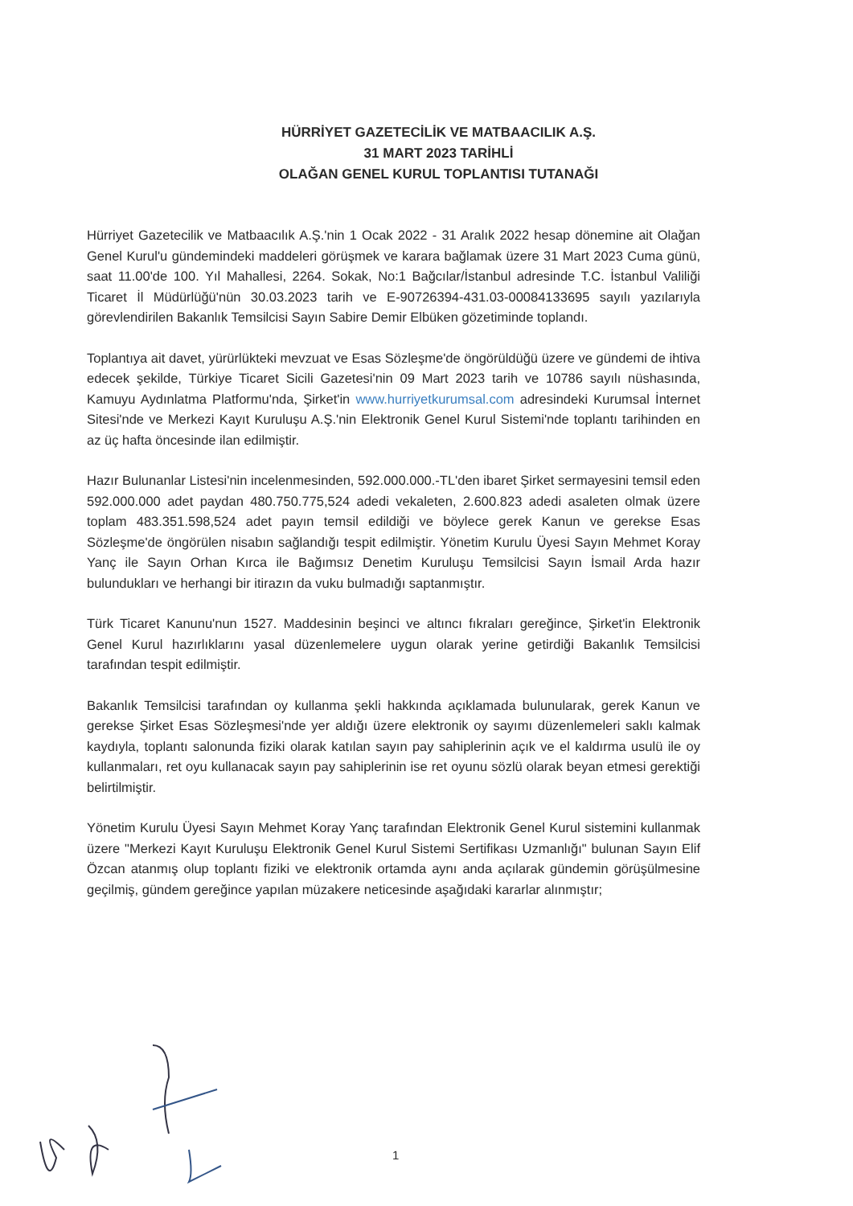HÜRRİYET GAZETECİLİK VE MATBAACILIK A.Ş.
31 MART 2023 TARİHLİ
OLAĞAN GENEL KURUL TOPLANTISI TUTANAĞI
Hürriyet Gazetecilik ve Matbaacılık A.Ş.'nin 1 Ocak 2022 - 31 Aralık 2022 hesap dönemine ait Olağan Genel Kurul'u gündemindeki maddeleri görüşmek ve karara bağlamak üzere 31 Mart 2023 Cuma günü, saat 11.00'de 100. Yıl Mahallesi, 2264. Sokak, No:1 Bağcılar/İstanbul adresinde T.C. İstanbul Valiliği Ticaret İl Müdürlüğü'nün 30.03.2023 tarih ve E-90726394-431.03-00084133695 sayılı yazılarıyla görevlendirilen Bakanlık Temsilcisi Sayın Sabire Demir Elbüken gözetiminde toplandı.
Toplantıya ait davet, yürürlükteki mevzuat ve Esas Sözleşme'de öngörüldüğü üzere ve gündemi de ihtiva edecek şekilde, Türkiye Ticaret Sicili Gazetesi'nin 09 Mart 2023 tarih ve 10786 sayılı nüshasında, Kamuyu Aydınlatma Platformu'nda, Şirket'in www.hurriyetkurumsal.com adresindeki Kurumsal İnternet Sitesi'nde ve Merkezi Kayıt Kuruluşu A.Ş.'nin Elektronik Genel Kurul Sistemi'nde toplantı tarihinden en az üç hafta öncesinde ilan edilmiştir.
Hazır Bulunanlar Listesi'nin incelenmesinden, 592.000.000.-TL'den ibaret Şirket sermayesini temsil eden 592.000.000 adet paydan 480.750.775,524 adedi vekaleten, 2.600.823 adedi asaleten olmak üzere toplam 483.351.598,524 adet payın temsil edildiği ve böylece gerek Kanun ve gerekse Esas Sözleşme'de öngörülen nisabın sağlandığı tespit edilmiştir. Yönetim Kurulu Üyesi Sayın Mehmet Koray Yanç ile Sayın Orhan Kırca ile Bağımsız Denetim Kuruluşu Temsilcisi Sayın İsmail Arda hazır bulundukları ve herhangi bir itirazın da vuku bulmadığı saptanmıştır.
Türk Ticaret Kanunu'nun 1527. Maddesinin beşinci ve altıncı fıkraları gereğince, Şirket'in Elektronik Genel Kurul hazırlıklarını yasal düzenlemelere uygun olarak yerine getirdiği Bakanlık Temsilcisi tarafından tespit edilmiştir.
Bakanlık Temsilcisi tarafından oy kullanma şekli hakkında açıklamada bulunularak, gerek Kanun ve gerekse Şirket Esas Sözleşmesi'nde yer aldığı üzere elektronik oy sayımı düzenlemeleri saklı kalmak kaydıyla, toplantı salonunda fiziki olarak katılan sayın pay sahiplerinin açık ve el kaldırma usulü ile oy kullanmaları, ret oyu kullanacak sayın pay sahiplerinin ise ret oyunu sözlü olarak beyan etmesi gerektiği belirtilmiştir.
Yönetim Kurulu Üyesi Sayın Mehmet Koray Yanç tarafından Elektronik Genel Kurul sistemini kullanmak üzere "Merkezi Kayıt Kuruluşu Elektronik Genel Kurul Sistemi Sertifikası Uzmanlığı" bulunan Sayın Elif Özcan atanmış olup toplantı fiziki ve elektronik ortamda aynı anda açılarak gündemin görüşülmesine geçilmiş, gündem gereğince yapılan müzakere neticesinde aşağıdaki kararlar alınmıştır;
1